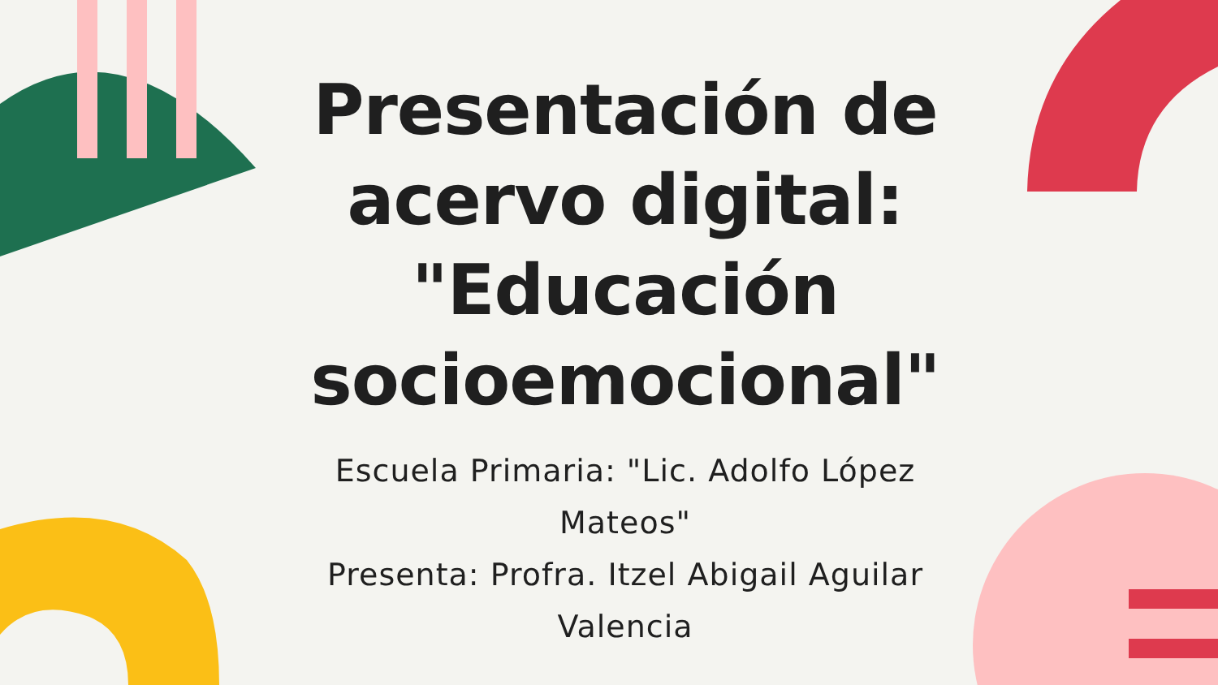Presentación de acervo digital: "Educación socioemocional"
Escuela Primaria: "Lic. Adolfo López Mateos"
Presenta: Profra. Itzel Abigail Aguilar Valencia